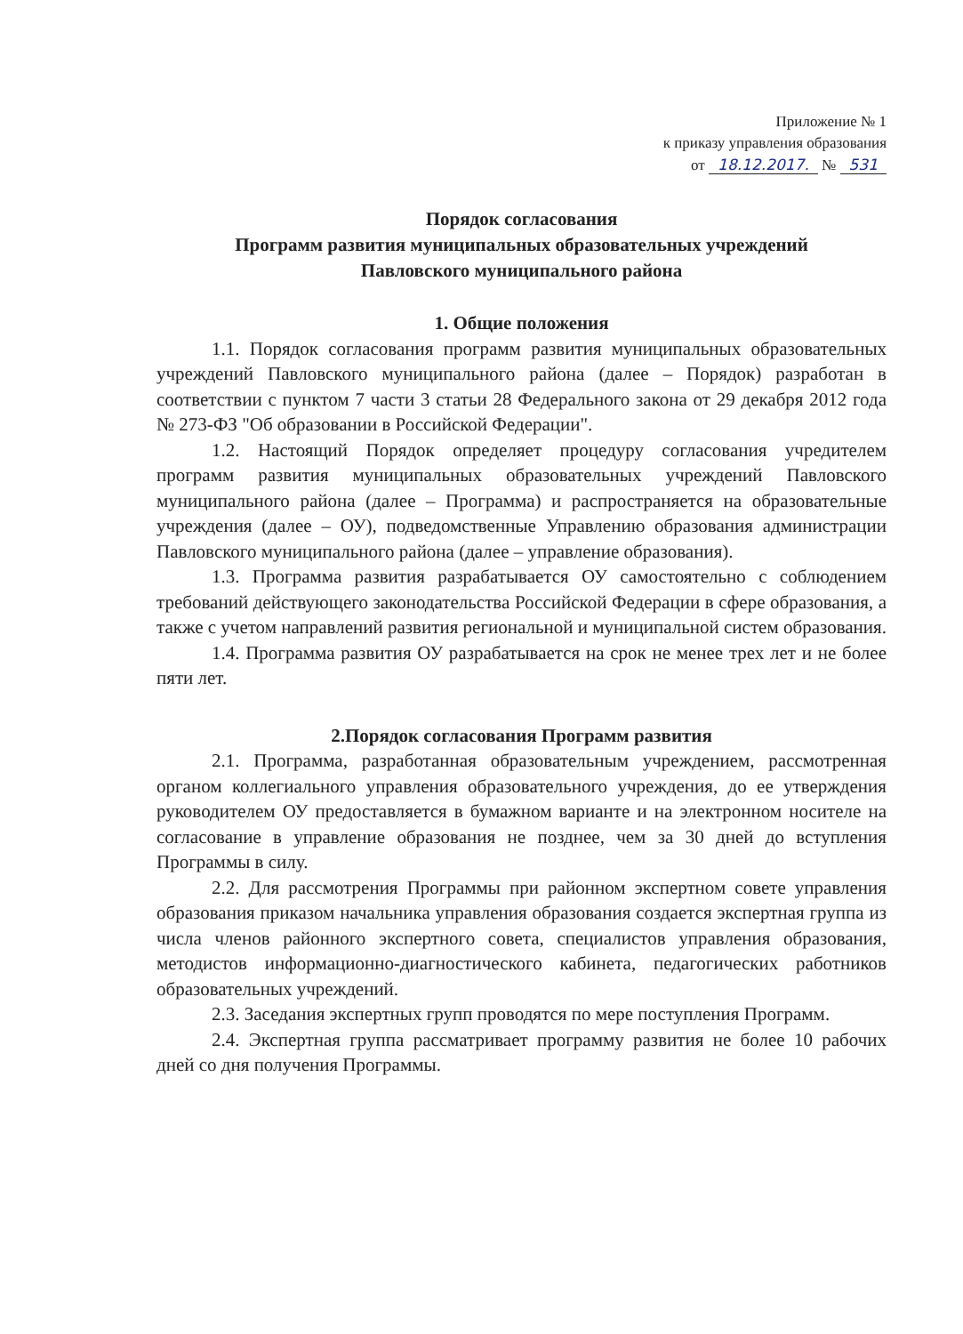Приложение № 1
к приказу управления образования
от 18.12.2017. № 531
Порядок согласования
Программ развития муниципальных образовательных учреждений
Павловского муниципального района
1. Общие положения
1.1. Порядок согласования программ развития муниципальных образовательных учреждений Павловского муниципального района (далее – Порядок) разработан в соответствии с пунктом 7 части 3 статьи 28 Федерального закона от 29 декабря 2012 года № 273-ФЗ "Об образовании в Российской Федерации".
1.2. Настоящий Порядок определяет процедуру согласования учредителем программ развития муниципальных образовательных учреждений Павловского муниципального района (далее – Программа) и распространяется на образовательные учреждения (далее – ОУ), подведомственные Управлению образования администрации Павловского муниципального района (далее – управление образования).
1.3. Программа развития разрабатывается ОУ самостоятельно с соблюдением требований действующего законодательства Российской Федерации в сфере образования, а также с учетом направлений развития региональной и муниципальной систем образования.
1.4. Программа развития ОУ разрабатывается на срок не менее трех лет и не более пяти лет.
2.Порядок согласования Программ развития
2.1. Программа, разработанная образовательным учреждением, рассмотренная органом коллегиального управления образовательного учреждения, до ее утверждения руководителем ОУ предоставляется в бумажном варианте и на электронном носителе на согласование в управление образования не позднее, чем за 30 дней до вступления Программы в силу.
2.2. Для рассмотрения Программы при районном экспертном совете управления образования приказом начальника управления образования создается экспертная группа из числа членов районного экспертного совета, специалистов управления образования, методистов информационно-диагностического кабинета, педагогических работников образовательных учреждений.
2.3. Заседания экспертных групп проводятся по мере поступления Программ.
2.4. Экспертная группа рассматривает программу развития не более 10 рабочих дней со дня получения Программы.